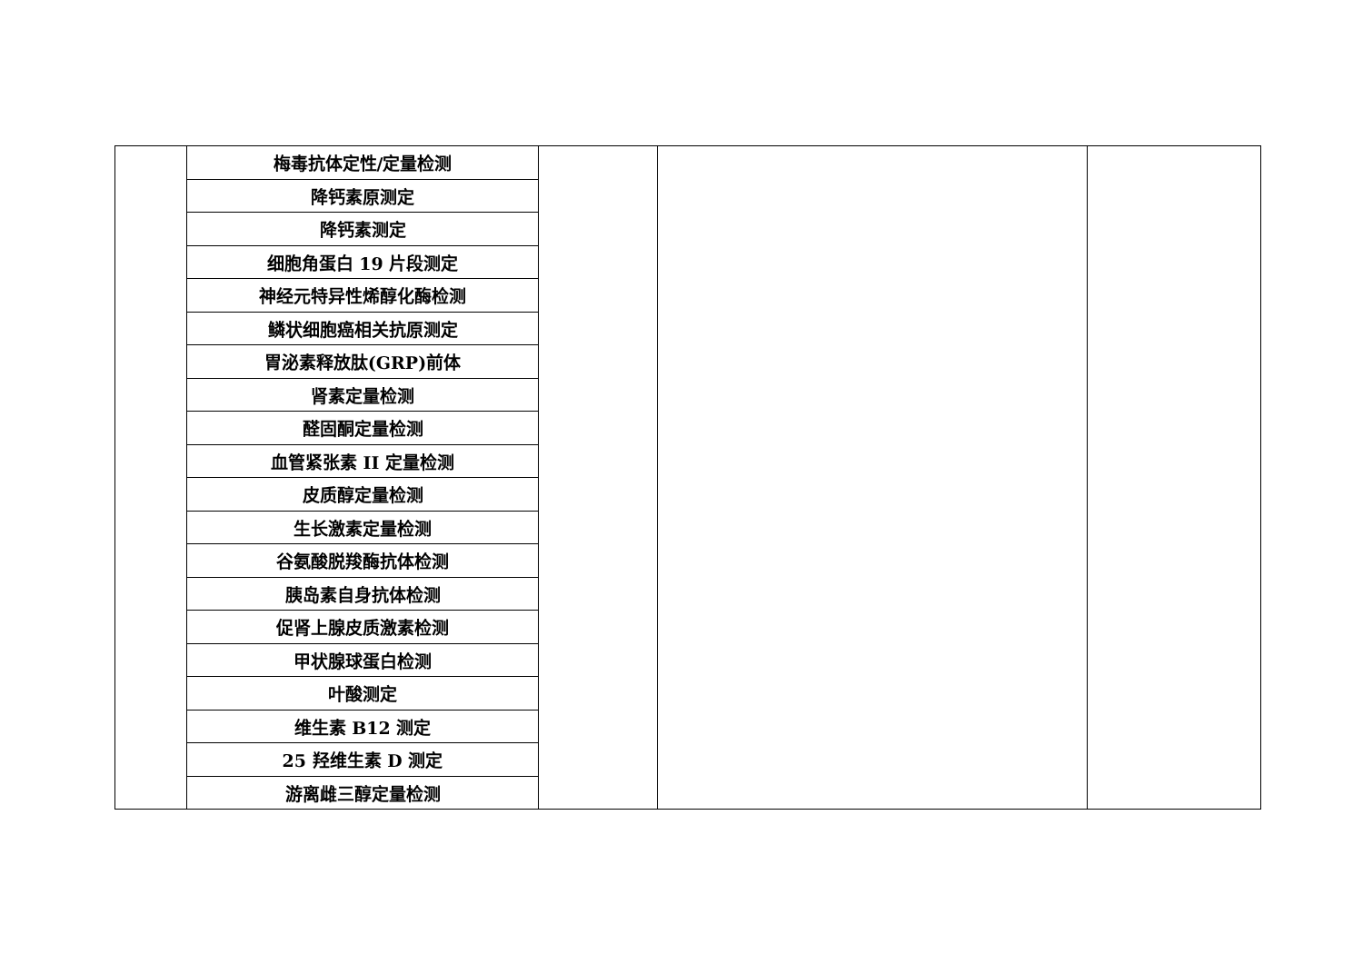| | 梅毒抗体定性/定量检测 | | | |
| | 降钙素原测定 | | | |
| | 降钙素测定 | | | |
| | 细胞角蛋白 19 片段测定 | | | |
| | 神经元特异性烯醇化酶检测 | | | |
| | 鳞状细胞癌相关抗原测定 | | | |
| | 胃泌素释放肽(GRP)前体 | | | |
| | 肾素定量检测 | | | |
| | 醛固酮定量检测 | | | |
| | 血管紧张素 II 定量检测 | | | |
| | 皮质醇定量检测 | | | |
| | 生长激素定量检测 | | | |
| | 谷氨酸脱羧酶抗体检测 | | | |
| | 胰岛素自身抗体检测 | | | |
| | 促肾上腺皮质激素检测 | | | |
| | 甲状腺球蛋白检测 | | | |
| | 叶酸测定 | | | |
| | 维生素 B12 测定 | | | |
| | 25 羟维生素 D 测定 | | | |
| | 游离雌三醇定量检测 | | | |